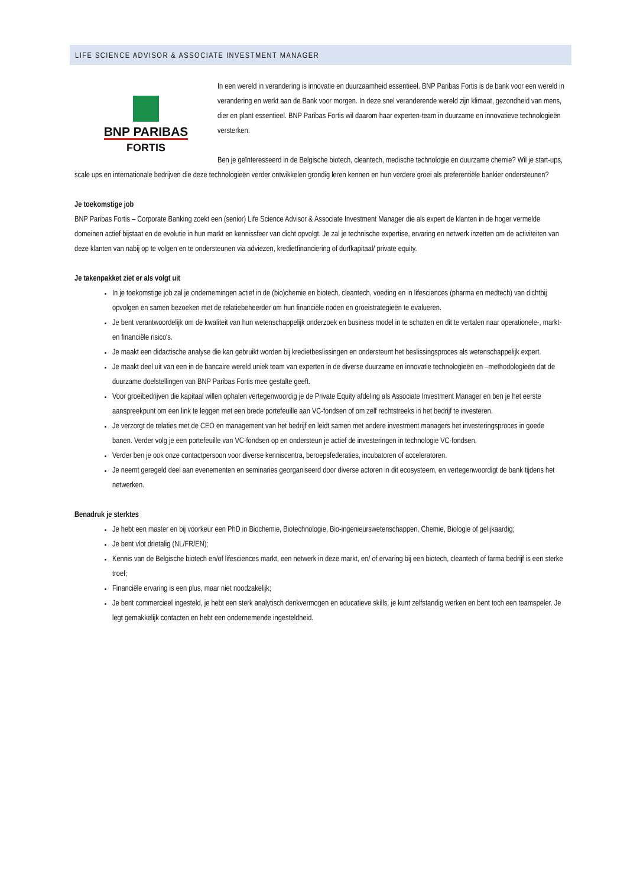LIFE SCIENCE ADVISOR & ASSOCIATE INVESTMENT MANAGER
BNP PARIBAS
FORTIS
In een wereld in verandering is innovatie en duurzaamheid essentieel. BNP Paribas Fortis is de bank voor een wereld in verandering en werkt aan de Bank voor morgen. In deze snel veranderende wereld zijn klimaat, gezondheid van mens, dier en plant essentieel. BNP Paribas Fortis wil daarom haar experten-team in duurzame en innovatieve technologieën versterken.
Ben je geïnteresseerd in de Belgische biotech, cleantech, medische technologie en duurzame chemie? Wil je start-ups, scale ups en internationale bedrijven die deze technologieën verder ontwikkelen grondig leren kennen en hun verdere groei als preferentiële bankier ondersteunen?
Je toekomstige job
BNP Paribas Fortis – Corporate Banking zoekt een (senior) Life Science Advisor & Associate Investment Manager die als expert de klanten in de hoger vermelde domeinen actief bijstaat en de evolutie in hun markt en kennissfeer van dicht opvolgt. Je zal je technische expertise, ervaring en netwerk inzetten om de activiteiten van deze klanten van nabij op te volgen en te ondersteunen via adviezen, kredietfinanciering of durfkapitaal/ private equity.
Je takenpakket ziet er als volgt uit
In je toekomstige job zal je ondernemingen actief in de (bio)chemie en biotech, cleantech, voeding en in lifesciences (pharma en medtech) van dichtbij opvolgen en samen bezoeken met de relatiebeheerder om hun financiële noden en groeistrategieën te evalueren.
Je bent verantwoordelijk om de kwaliteit van hun wetenschappelijk onderzoek en business model in te schatten en dit te vertalen naar operationele-, markt- en financiële risico's.
Je maakt een didactische analyse die kan gebruikt worden bij kredietbeslissingen en ondersteunt het beslissingsproces als wetenschappelijk expert.
Je maakt deel uit van een in de bancaire wereld uniek team van experten in de diverse duurzame en innovatie technologieën en –methodologieën dat de duurzame doelstellingen van BNP Paribas Fortis mee gestalte geeft.
Voor groeibedrijven die kapitaal willen ophalen vertegenwoordig je de Private Equity afdeling als Associate Investment Manager en ben je het eerste aanspreekpunt om een link te leggen met een brede portefeuille aan VC-fondsen of om zelf rechtstreeks in het bedrijf te investeren.
Je verzorgt de relaties met de CEO en management van het bedrijf en leidt samen met andere investment managers het investeringsproces in goede banen. Verder volg je een portefeuille van VC-fondsen op en ondersteun je actief de investeringen in technologie VC-fondsen.
Verder ben je ook onze contactpersoon voor diverse kenniscentra, beroepsfederaties, incubatoren of acceleratoren.
Je neemt geregeld deel aan evenementen en seminaries georganiseerd door diverse actoren in dit ecosysteem, en vertegenwoordigt de bank tijdens het netwerken.
Benadruk je sterktes
Je hebt een master en bij voorkeur een PhD in Biochemie, Biotechnologie, Bio-ingenieurswetenschappen, Chemie, Biologie of gelijkaardig;
Je bent vlot drietalig (NL/FR/EN);
Kennis van de Belgische biotech en/of lifesciences markt, een netwerk in deze markt, en/ of ervaring bij een biotech, cleantech of farma bedrijf is een sterke troef;
Financiële ervaring is een plus, maar niet noodzakelijk;
Je bent commercieel ingesteld, je hebt een sterk analytisch denkvermogen en educatieve skills, je kunt zelfstandig werken en bent toch een teamspeler. Je legt gemakkelijk contacten en hebt een ondernemende ingesteldheid.